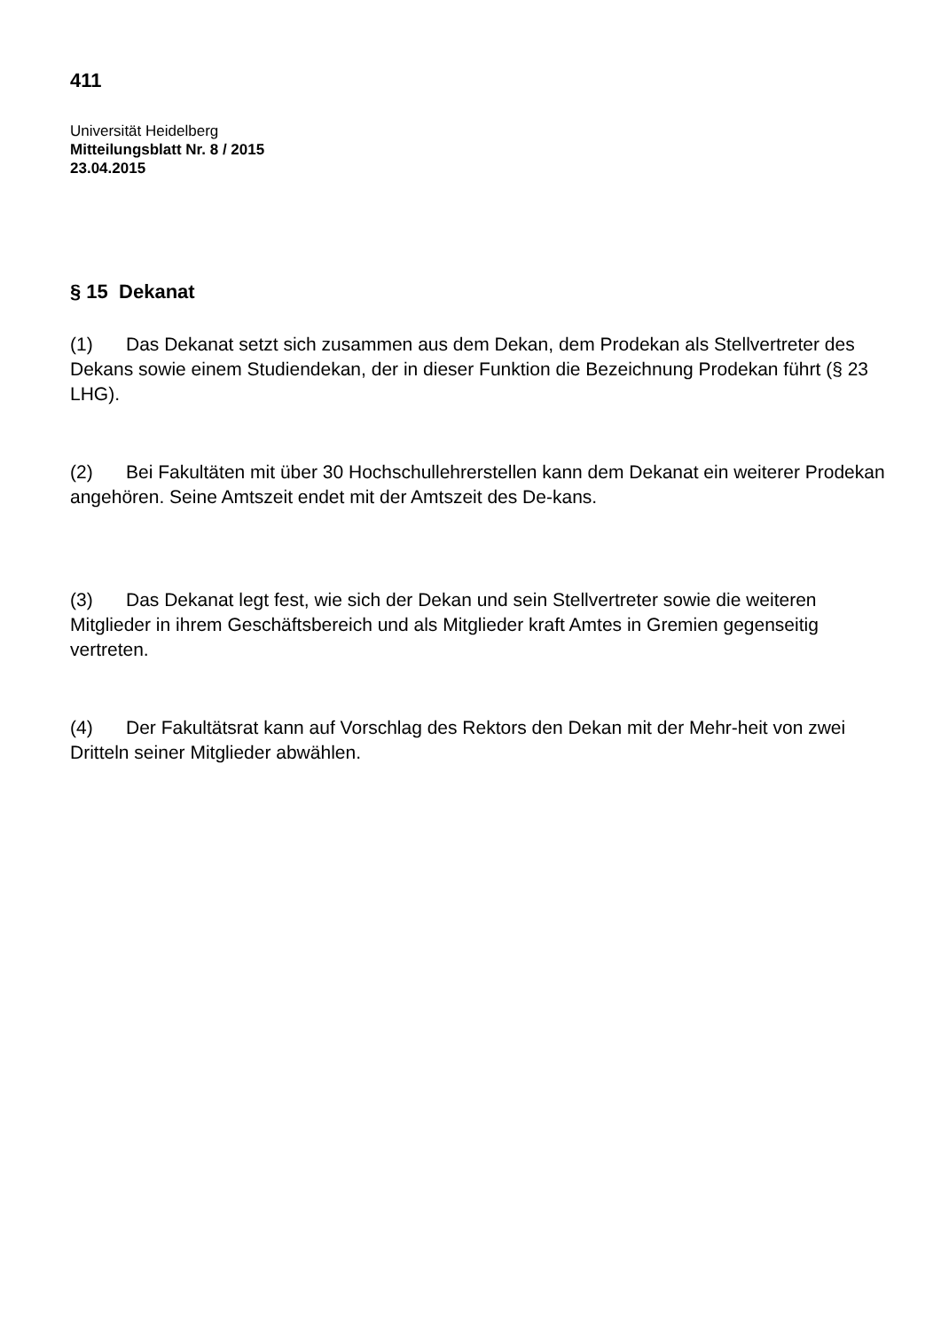411
Universität Heidelberg
Mitteilungsblatt Nr. 8 / 2015
23.04.2015
§ 15 Dekanat
(1) Das Dekanat setzt sich zusammen aus dem Dekan, dem Prodekan als Stellvertreter des Dekans sowie einem Studiendekan, der in dieser Funktion die Bezeichnung Prodekan führt (§ 23 LHG).
(2) Bei Fakultäten mit über 30 Hochschullehrerstellen kann dem Dekanat ein weiterer Prodekan angehören. Seine Amtszeit endet mit der Amtszeit des De-kans.
(3) Das Dekanat legt fest, wie sich der Dekan und sein Stellvertreter sowie die weiteren Mitglieder in ihrem Geschäftsbereich und als Mitglieder kraft Amtes in Gremien gegenseitig vertreten.
(4) Der Fakultätsrat kann auf Vorschlag des Rektors den Dekan mit der Mehr-heit von zwei Dritteln seiner Mitglieder abwählen.